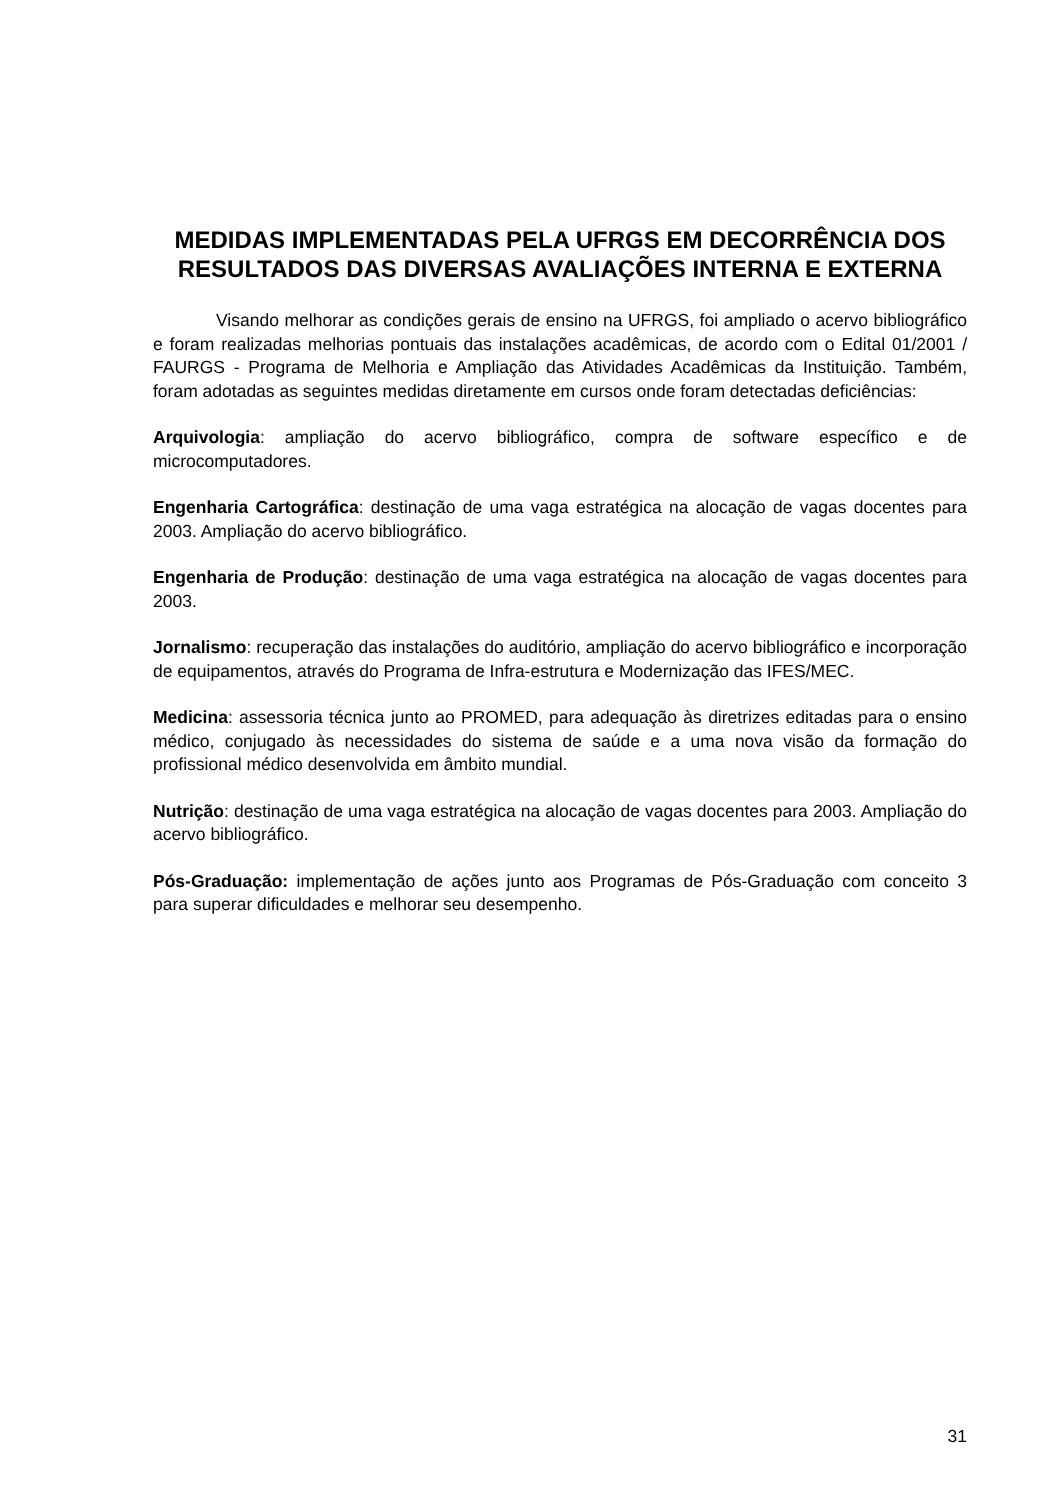MEDIDAS IMPLEMENTADAS PELA UFRGS EM DECORRÊNCIA DOS RESULTADOS DAS DIVERSAS AVALIAÇÕES INTERNA E EXTERNA
Visando melhorar as condições gerais de ensino na UFRGS, foi ampliado o acervo bibliográfico e foram realizadas melhorias pontuais das instalações acadêmicas, de acordo com o Edital 01/2001 / FAURGS - Programa de Melhoria e Ampliação das Atividades Acadêmicas da Instituição. Também, foram adotadas as seguintes medidas diretamente em cursos onde foram detectadas deficiências:
Arquivologia: ampliação do acervo bibliográfico, compra de software específico e de microcomputadores.
Engenharia Cartográfica: destinação de uma vaga estratégica na alocação de vagas docentes para 2003. Ampliação do acervo bibliográfico.
Engenharia de Produção: destinação de uma vaga estratégica na alocação de vagas docentes para 2003.
Jornalismo: recuperação das instalações do auditório, ampliação do acervo bibliográfico e incorporação de equipamentos, através do Programa de Infra-estrutura e Modernização das IFES/MEC.
Medicina: assessoria técnica junto ao PROMED, para adequação às diretrizes editadas para o ensino médico, conjugado às necessidades do sistema de saúde e a uma nova visão da formação do profissional médico desenvolvida em âmbito mundial.
Nutrição: destinação de uma vaga estratégica na alocação de vagas docentes para 2003. Ampliação do acervo bibliográfico.
Pós-Graduação: implementação de ações junto aos Programas de Pós-Graduação com conceito 3 para superar dificuldades e melhorar seu desempenho.
31